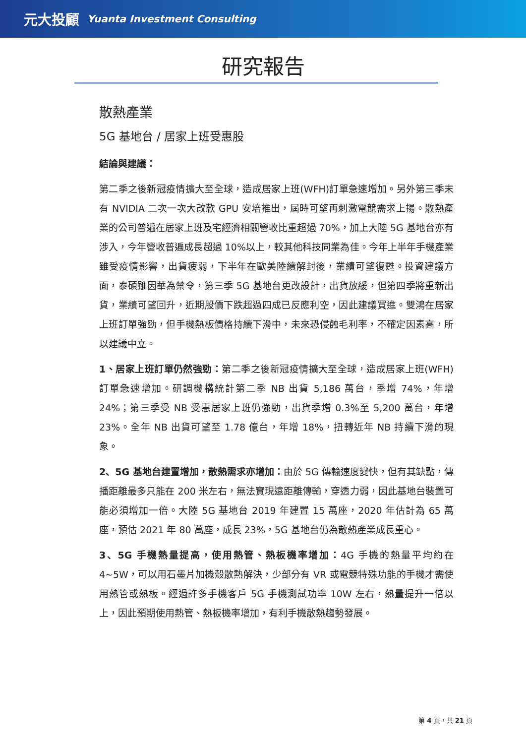元大投顧 Yuanta Investment Consulting
研究報告
散熱產業
5G 基地台 / 居家上班受惠股
結論與建議：
第二季之後新冠疫情擴大至全球，造成居家上班(WFH)訂單急速增加。另外第三季末有 NVIDIA 二次一次大改款 GPU 安培推出，屆時可望再刺激電競需求上揚。散熱產業的公司普遍在居家上班及宅經濟相關營收比重超過 70%，加上大陸 5G 基地台亦有涉入，今年營收普遍成長超過 10%以上，較其他科技同業為佳。今年上半年手機產業雖受疫情影響，出貨疲弱，下半年在歐美陸續解封後，業績可望復甦。投資建議方面，泰碩雖因華為禁令，第三季 5G 基地台更改設計，出貨放緩，但第四季將重新出貨，業績可望回升，近期股價下跌超過四成已反應利空，因此建議買進。雙鴻在居家上班訂單強勁，但手機熱板價格持續下滑中，未來恐侵蝕毛利率，不確定因素高，所以建議中立。
1、居家上班訂單仍然強勁：第二季之後新冠疫情擴大至全球，造成居家上班(WFH)訂單急速增加。研調機構統計第二季 NB 出貨 5,186 萬台，季增 74%，年增 24%；第三季受 NB 受惠居家上班仍強勁，出貨季增 0.3%至 5,200 萬台，年增 23%。全年 NB 出貨可望至 1.78 億台，年增 18%，扭轉近年 NB 持續下滑的現象。
2、5G 基地台建置增加，散熱需求亦增加：由於 5G 傳輸速度變快，但有其缺點，傳播距離最多只能在 200 米左右，無法實現遠距離傳輸，穿透力弱，因此基地台裝置可能必須增加一倍。大陸 5G 基地台 2019 年建置 15 萬座，2020 年估計為 65 萬座，預估 2021 年 80 萬座，成長 23%，5G 基地台仍為散熱產業成長重心。
3、5G 手機熱量提高，使用熱管、熱板機率增加：4G 手機的熱量平均約在 4~5W，可以用石墨片加機殼散熱解決，少部分有 VR 或電競特殊功能的手機才需使用熱管或熱板。經過許多手機客戶 5G 手機測試功率 10W 左右，熱量提升一倍以上，因此預期使用熱管、熱板機率增加，有利手機散熱趨勢發展。
第 4 頁，共 21 頁